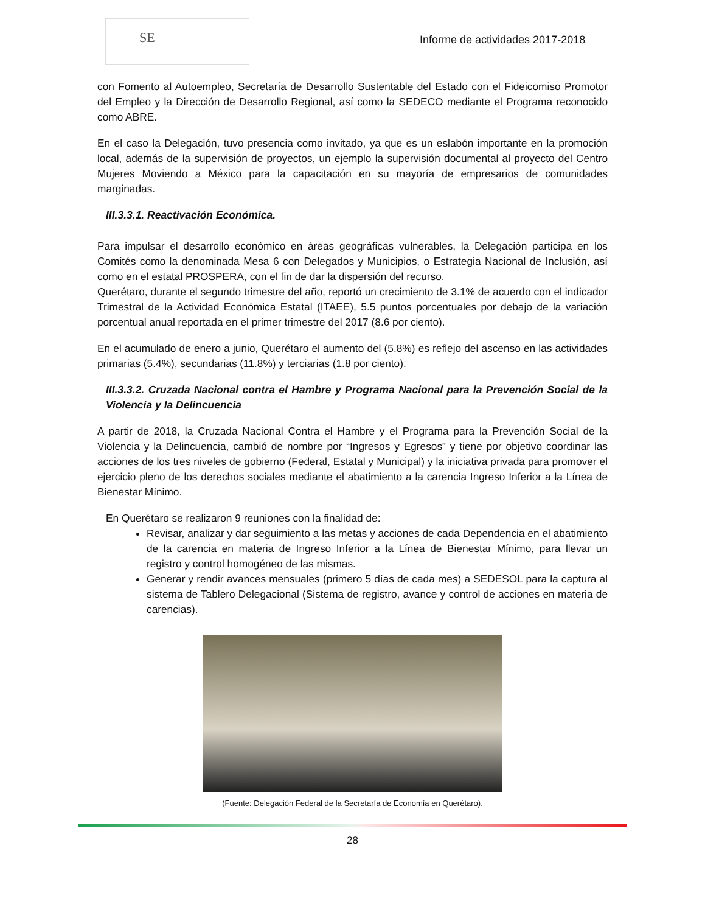SE
Informe de actividades 2017-2018
con Fomento al Autoempleo, Secretaría de Desarrollo Sustentable del Estado con el Fideicomiso Promotor del Empleo y la Dirección de Desarrollo Regional, así como la SEDECO mediante el Programa reconocido como ABRE.
En el caso la Delegación, tuvo presencia como invitado, ya que es un eslabón importante en la promoción local, además de la supervisión de proyectos, un ejemplo la supervisión documental al proyecto del Centro Mujeres Moviendo a México para la capacitación en su mayoría de empresarios de comunidades marginadas.
III.3.3.1. Reactivación Económica.
Para impulsar el desarrollo económico en áreas geográficas vulnerables, la Delegación participa en los Comités como la denominada Mesa 6 con Delegados y Municipios, o Estrategia Nacional de Inclusión, así como en el estatal PROSPERA, con el fin de dar la dispersión del recurso.
Querétaro, durante el segundo trimestre del año, reportó un crecimiento de 3.1% de acuerdo con el indicador Trimestral de la Actividad Económica Estatal (ITAEE), 5.5 puntos porcentuales por debajo de la variación porcentual anual reportada en el primer trimestre del 2017 (8.6 por ciento).
En el acumulado de enero a junio, Querétaro el aumento del (5.8%) es reflejo del ascenso en las actividades primarias (5.4%), secundarias (11.8%) y terciarias (1.8 por ciento).
III.3.3.2. Cruzada Nacional contra el Hambre y Programa Nacional para la Prevención Social de la Violencia y la Delincuencia
A partir de 2018, la Cruzada Nacional Contra el Hambre y el Programa para la Prevención Social de la Violencia y la Delincuencia, cambió de nombre por “Ingresos y Egresos” y tiene por objetivo coordinar las acciones de los tres niveles de gobierno (Federal, Estatal y Municipal) y la iniciativa privada para promover el ejercicio pleno de los derechos sociales mediante el abatimiento a la carencia Ingreso Inferior a la Línea de Bienestar Mínimo.
En Querétaro se realizaron 9 reuniones con la finalidad de:
Revisar, analizar y dar seguimiento a las metas y acciones de cada Dependencia en el abatimiento de la carencia en materia de Ingreso Inferior a la Línea de Bienestar Mínimo, para llevar un registro y control homogéneo de las mismas.
Generar y rendir avances mensuales (primero 5 días de cada mes) a SEDESOL para la captura al sistema de Tablero Delegacional (Sistema de registro, avance y control de acciones en materia de carencias).
(Fuente: Delegación Federal de la Secretaría de Economía en Querétaro).
28